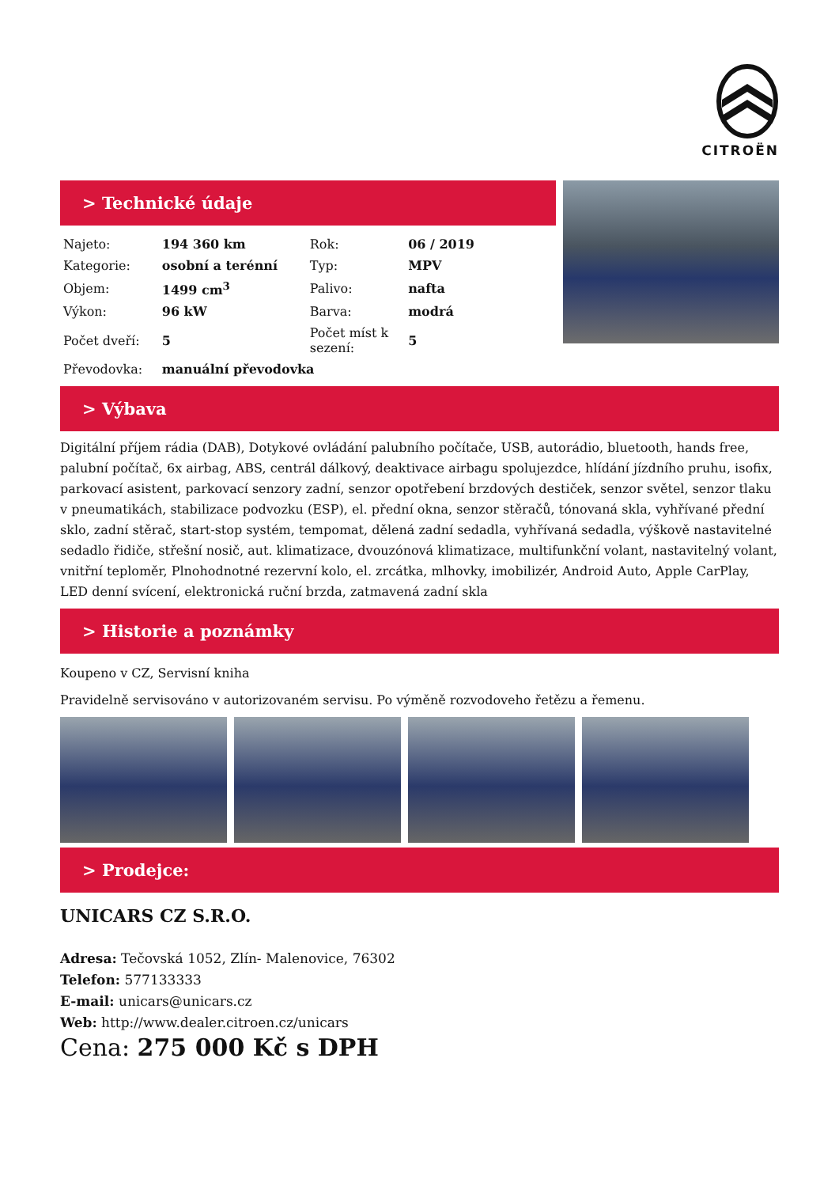CITROËN
> Technické údaje
| Najeto: | 194 360 km | Rok: | 06 / 2019 |
| Kategorie: | osobní a terénní | Typ: | MPV |
| Objem: | 1499 cm<sup>3</sup> | Palivo: | nafta |
| Výkon: | 96 kW | Barva: | modrá |
| Počet dveří: | 5 | Počet míst k sezení: | 5 |
| Převodovka: | manuální převodovka | | |
> Výbava
Digitální příjem rádia (DAB), Dotykové ovládání palubního počítače, USB, autorádio, bluetooth, hands free, palubní počítač, 6x airbag, ABS, centrál dálkový, deaktivace airbagu spolujezdce, hlídání jízdního pruhu, isofix, parkovací asistent, parkovací senzory zadní, senzor opotřebení brzdových destiček, senzor světel, senzor tlaku v pneumatikách, stabilizace podvozku (ESP), el. přední okna, senzor stěračů, tónovaná skla, vyhřívané přední sklo, zadní stěrač, start-stop systém, tempomat, dělená zadní sedadla, vyhřívaná sedadla, výškově nastavitelné sedadlo řidiče, střešní nosič, aut. klimatizace, dvouzónová klimatizace, multifunkční volant, nastavitelný volant, vnitřní teploměr, Plnohodnotné rezervní kolo, el. zrcátka, mlhovky, imobilizér, Android Auto, Apple CarPlay, LED denní svícení, elektronická ruční brzda, zatmavená zadní skla
> Historie a poznámky
Koupeno v CZ, Servisní kniha
Pravidelně servisováno v autorizovaném servisu. Po výměně rozvodoveho řetězu a řemenu.
> Prodejce:
UNICARS CZ S.R.O.
Adresa: Tečovská 1052, Zlín- Malenovice, 76302
Telefon: 577133333
E-mail: unicars@unicars.cz
Web: http://www.dealer.citroen.cz/unicars
Cena: 275 000 Kč s DPH